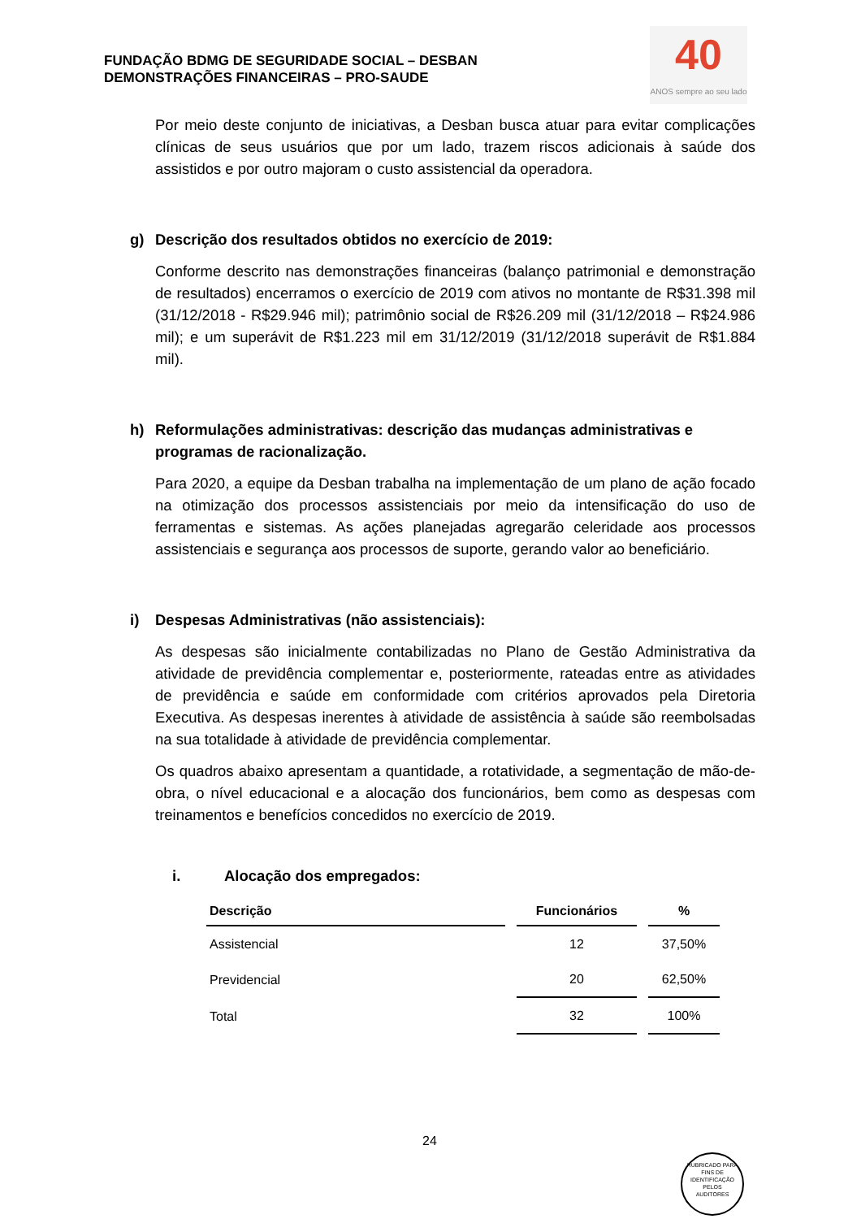FUNDAÇÃO BDMG DE SEGURIDADE SOCIAL – DESBAN
DEMONSTRAÇÕES FINANCEIRAS – PRO-SAUDE
40
ANOS sempre ao seu lado
Por meio deste conjunto de iniciativas, a Desban busca atuar para evitar complicações clínicas de seus usuários que por um lado, trazem riscos adicionais à saúde dos assistidos e por outro majoram o custo assistencial da operadora.
g) Descrição dos resultados obtidos no exercício de 2019:
Conforme descrito nas demonstrações financeiras (balanço patrimonial e demonstração de resultados) encerramos o exercício de 2019 com ativos no montante de R$31.398 mil (31/12/2018 - R$29.946 mil); patrimônio social de R$26.209 mil (31/12/2018 – R$24.986 mil); e um superávit de R$1.223 mil em 31/12/2019 (31/12/2018 superávit de R$1.884 mil).
h) Reformulações administrativas: descrição das mudanças administrativas e programas de racionalização.
Para 2020, a equipe da Desban trabalha na implementação de um plano de ação focado na otimização dos processos assistenciais por meio da intensificação do uso de ferramentas e sistemas. As ações planejadas agregarão celeridade aos processos assistenciais e segurança aos processos de suporte, gerando valor ao beneficiário.
i) Despesas Administrativas (não assistenciais):
As despesas são inicialmente contabilizadas no Plano de Gestão Administrativa da atividade de previdência complementar e, posteriormente, rateadas entre as atividades de previdência e saúde em conformidade com critérios aprovados pela Diretoria Executiva. As despesas inerentes à atividade de assistência à saúde são reembolsadas na sua totalidade à atividade de previdência complementar.
Os quadros abaixo apresentam a quantidade, a rotatividade, a segmentação de mão-de-obra, o nível educacional e a alocação dos funcionários, bem como as despesas com treinamentos e benefícios concedidos no exercício de 2019.
i. Alocação dos empregados:
| Descrição | Funcionários | % |
| --- | --- | --- |
| Assistencial | 12 | 37,50% |
| Previdencial | 20 | 62,50% |
| Total | 32 | 100% |
24
RUBRICADO PARA FINS DE IDENTIFICAÇÃO
PELOS
AUDITORES